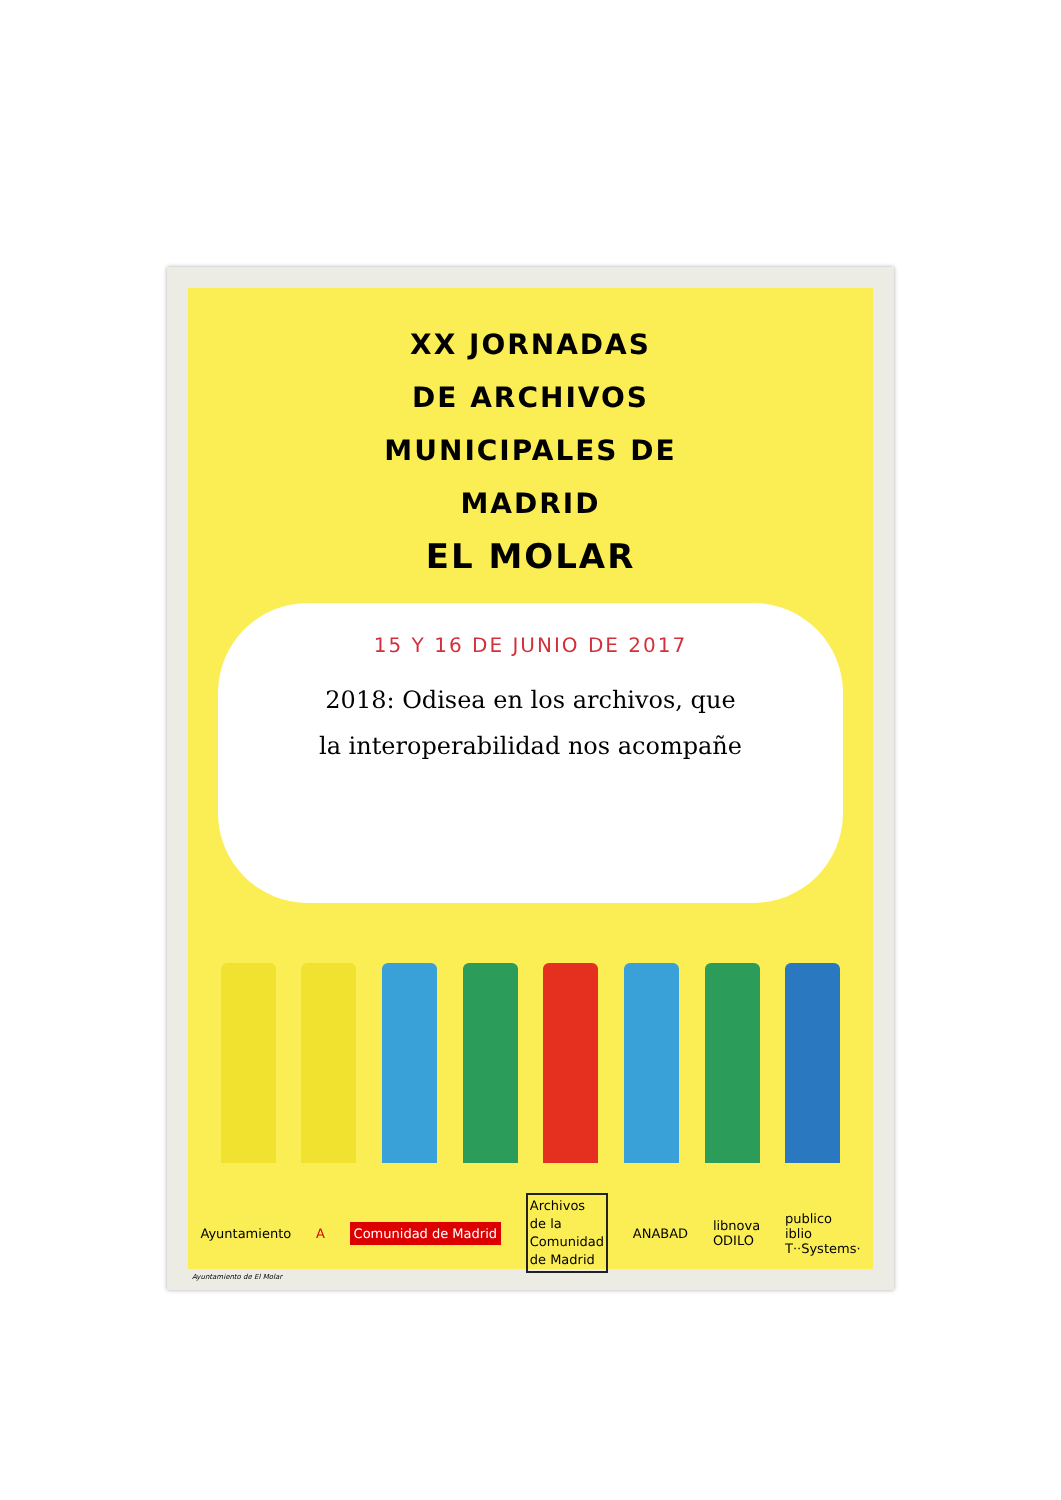XX JORNADAS
DE ARCHIVOS
MUNICIPALES DE
MADRID
EL MOLAR
15 Y 16 DE JUNIO DE 2017
2018: Odisea en los archivos, que
la interoperabilidad nos acompañe
Ayuntamiento A Comunidad de Madrid Archivos
de la
Comunidad
de Madrid ANABAD libnova
ODILO publico
iblio
T··Systems·
Ayuntamiento de El Molar